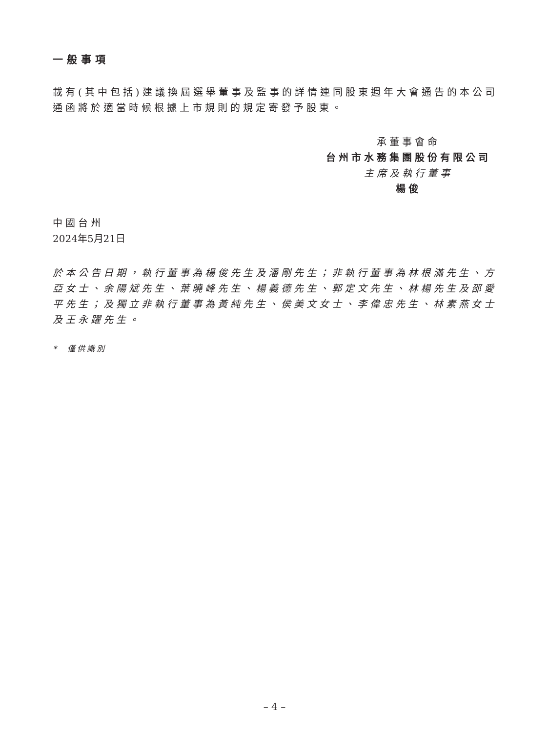一般事項
載有(其中包括)建議換屆選舉董事及監事的詳情連同股東週年大會通告的本公司通函將於適當時候根據上市規則的規定寄發予股東。
承董事會命
台州市水務集團股份有限公司
主席及執行董事
楊俊
中國台州
2024年5月21日
於本公告日期，執行董事為楊俊先生及潘剛先生；非執行董事為林根滿先生、方亞女士、余陽斌先生、葉曉峰先生、楊義德先生、郭定文先生、林楊先生及邵愛平先生；及獨立非執行董事為黃純先生、侯美文女士、李偉忠先生、林素燕女士及王永躍先生。
* 僅供識別
– 4 –